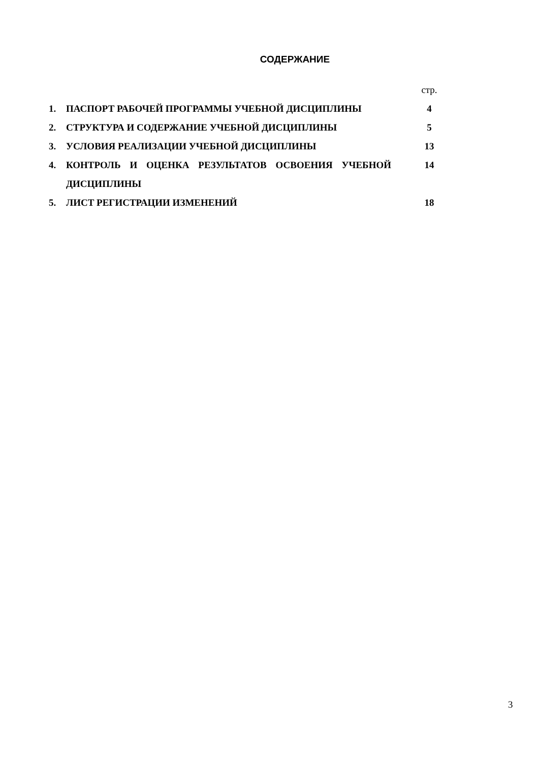СОДЕРЖАНИЕ
| | | стр. |
| 1. | ПАСПОРТ РАБОЧЕЙ ПРОГРАММЫ УЧЕБНОЙ ДИСЦИПЛИНЫ | 4 |
| 2. | СТРУКТУРА И СОДЕРЖАНИЕ УЧЕБНОЙ ДИСЦИПЛИНЫ | 5 |
| 3. | УСЛОВИЯ РЕАЛИЗАЦИИ УЧЕБНОЙ ДИСЦИПЛИНЫ | 13 |
| 4. | КОНТРОЛЬ И ОЦЕНКА РЕЗУЛЬТАТОВ ОСВОЕНИЯ УЧЕБНОЙ ДИСЦИПЛИНЫ | 14 |
| 5. | ЛИСТ РЕГИСТРАЦИИ ИЗМЕНЕНИЙ | 18 |
3